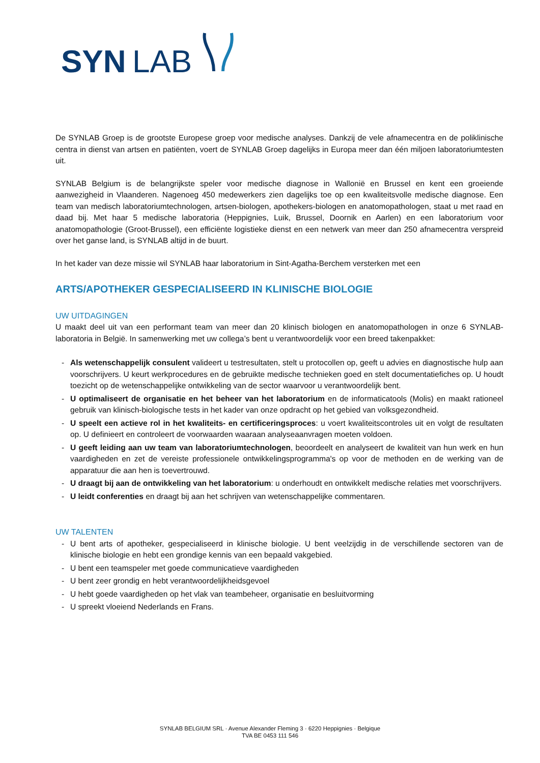SYN
LAB
De SYNLAB Groep is de grootste Europese groep voor medische analyses. Dankzij de vele afnamecentra en de poliklinische centra in dienst van artsen en patiënten, voert de SYNLAB Groep dagelijks in Europa meer dan één miljoen laboratoriumtesten uit.
SYNLAB Belgium is de belangrijkste speler voor medische diagnose in Wallonië en Brussel en kent een groeiende aanwezigheid in Vlaanderen. Nagenoeg 450 medewerkers zien dagelijks toe op een kwaliteitsvolle medische diagnose. Een team van medisch laboratoriumtechnologen, artsen-biologen, apothekers-biologen en anatomopathologen, staat u met raad en daad bij. Met haar 5 medische laboratoria (Heppignies, Luik, Brussel, Doornik en Aarlen) en een laboratorium voor anatomopathologie (Groot-Brussel), een efficiënte logistieke dienst en een netwerk van meer dan 250 afnamecentra verspreid over het ganse land, is SYNLAB altijd in de buurt.
In het kader van deze missie wil SYNLAB haar laboratorium in Sint-Agatha-Berchem versterken met een
ARTS/APOTHEKER GESPECIALISEERD IN KLINISCHE BIOLOGIE
UW UITDAGINGEN
U maakt deel uit van een performant team van meer dan 20 klinisch biologen en anatomopathologen in onze 6 SYNLAB-laboratoria in België. In samenwerking met uw collega’s bent u verantwoordelijk voor een breed takenpakket:
- Als wetenschappelijk consulent valideert u testresultaten, stelt u protocollen op, geeft u advies en diagnostische hulp aan voorschrijvers. U keurt werkprocedures en de gebruikte medische technieken goed en stelt documentatiefiches op. U houdt toezicht op de wetenschappelijke ontwikkeling van de sector waarvoor u verantwoordelijk bent.
- U optimaliseert de organisatie en het beheer van het laboratorium en de informaticatools (Molis) en maakt rationeel gebruik van klinisch-biologische tests in het kader van onze opdracht op het gebied van volksgezondheid.
- U speelt een actieve rol in het kwaliteits- en certificeringsproces: u voert kwaliteitscontroles uit en volgt de resultaten op. U definieert en controleert de voorwaarden waaraan analyseaanvragen moeten voldoen.
- U geeft leiding aan uw team van laboratoriumtechnologen, beoordeelt en analyseert de kwaliteit van hun werk en hun vaardigheden en zet de vereiste professionele ontwikkelingsprogramma's op voor de methoden en de werking van de apparatuur die aan hen is toevertrouwd.
- U draagt bij aan de ontwikkeling van het laboratorium: u onderhoudt en ontwikkelt medische relaties met voorschrijvers.
- U leidt conferenties en draagt bij aan het schrijven van wetenschappelijke commentaren.
UW TALENTEN
- U bent arts of apotheker, gespecialiseerd in klinische biologie. U bent veelzijdig in de verschillende sectoren van de klinische biologie en hebt een grondige kennis van een bepaald vakgebied.
- U bent een teamspeler met goede communicatieve vaardigheden
- U bent zeer grondig en hebt verantwoordelijkheidsgevoel
- U hebt goede vaardigheden op het vlak van teambeheer, organisatie en besluitvorming
- U spreekt vloeiend Nederlands en Frans.
SYNLAB BELGIUM SRL · Avenue Alexander Fleming 3 · 6220 Heppignies · Belgique
TVA BE 0453 111 546